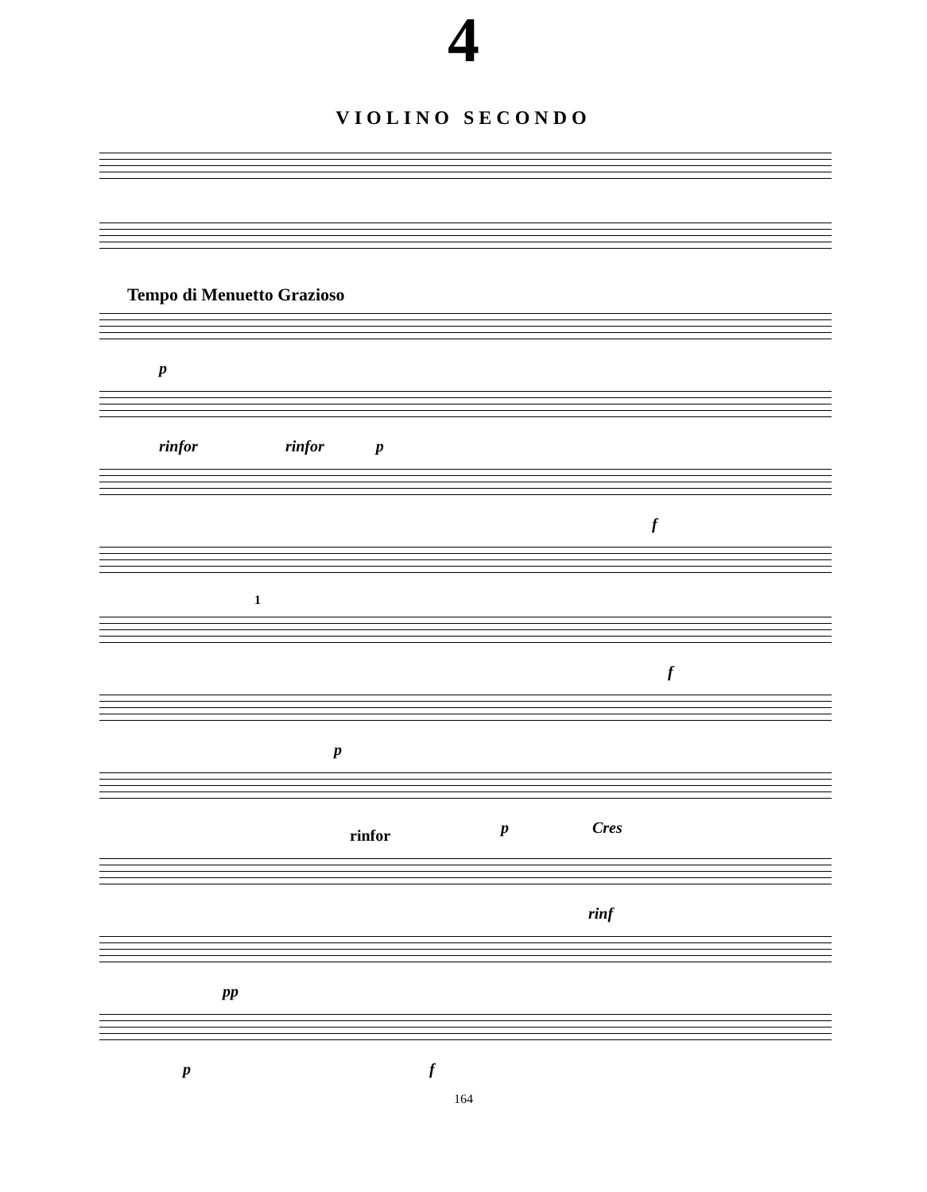4
VIOLINO SECONDO
Tempo di Menuetto Grazioso
p
rinfor rinfor p
f
1
f
p
p Cres
rinfor
rinf
pp
p f
164